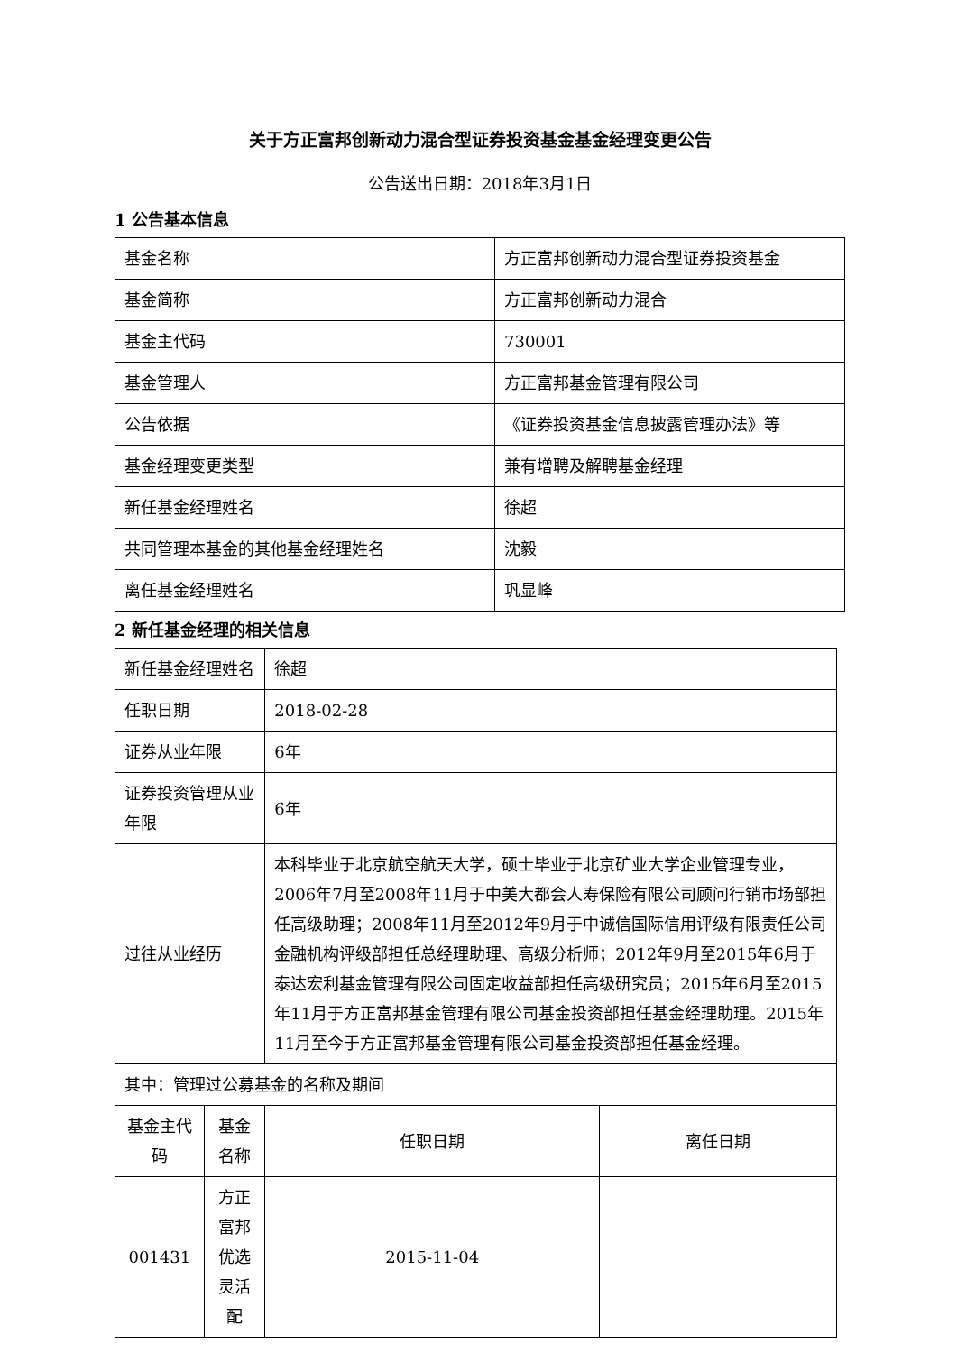关于方正富邦创新动力混合型证券投资基金基金经理变更公告
公告送出日期：2018年3月1日
1 公告基本信息
| 基金名称 | 方正富邦创新动力混合型证券投资基金 |
| 基金简称 | 方正富邦创新动力混合 |
| 基金主代码 | 730001 |
| 基金管理人 | 方正富邦基金管理有限公司 |
| 公告依据 | 《证券投资基金信息披露管理办法》等 |
| 基金经理变更类型 | 兼有增聘及解聘基金经理 |
| 新任基金经理姓名 | 徐超 |
| 共同管理本基金的其他基金经理姓名 | 沈毅 |
| 离任基金经理姓名 | 巩显峰 |
2 新任基金经理的相关信息
| 新任基金经理姓名 | | 徐超 | |
| 任职日期 | | 2018-02-28 | |
| 证券从业年限 | | 6年 | |
| 证券投资管理从业年限 | | 6年 | |
| 过往从业经历 | | 本科毕业于北京航空航天大学，硕士毕业于北京矿业大学企业管理专业，2006年7月至2008年11月于中美大都会人寿保险有限公司顾问行销市场部担任高级助理；2008年11月至2012年9月于中诚信国际信用评级有限责任公司金融机构评级部担任总经理助理、高级分析师；2012年9月至2015年6月于泰达宏利基金管理有限公司固定收益部担任高级研究员；2015年6月至2015年11月于方正富邦基金管理有限公司基金投资部担任基金经理助理。2015年11月至今于方正富邦基金管理有限公司基金投资部担任基金经理。 | |
| 其中：管理过公募基金的名称及期间 | | | |
| 基金主代码 | 基金名称 | 任职日期 | 离任日期 |
| 001431 | 方正富邦优选灵活配 | 2015-11-04 | |